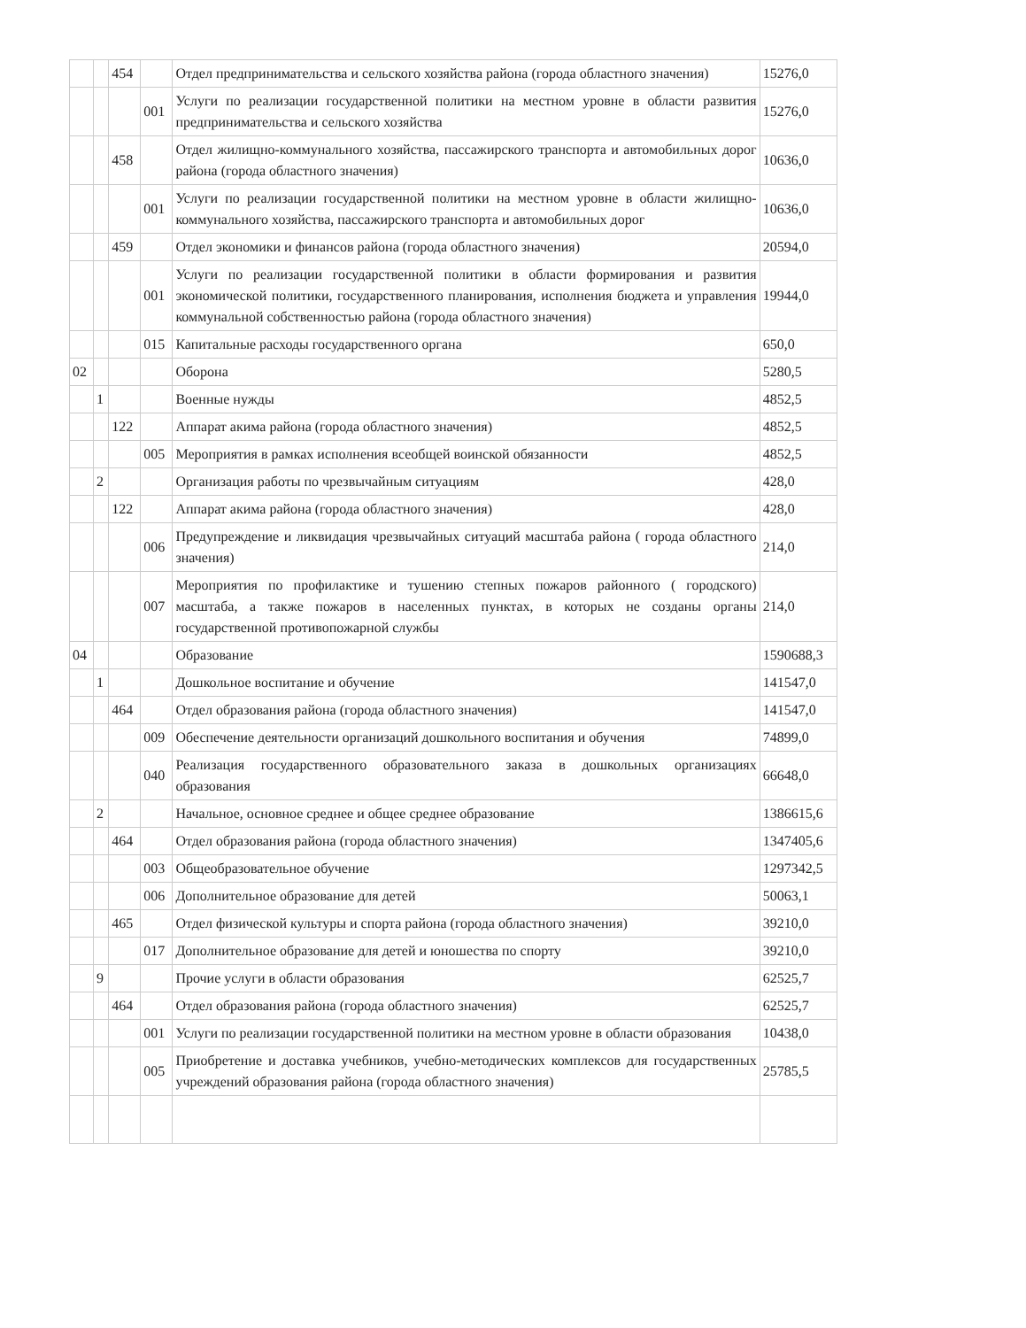| | | 454 | | Отдел предпринимательства и сельского хозяйства района (города областного значения) | 15276,0 |
| | | | 001 | Услуги по реализации государственной политики на местном уровне в области развития предпринимательства и сельского хозяйства | 15276,0 |
| | | 458 | | Отдел жилищно-коммунального хозяйства, пассажирского транспорта и автомобильных дорог района (города областного значения) | 10636,0 |
| | | | 001 | Услуги по реализации государственной политики на местном уровне в области жилищно-коммунального хозяйства, пассажирского транспорта и автомобильных дорог | 10636,0 |
| | | 459 | | Отдел экономики и финансов района (города областного значения) | 20594,0 |
| | | | 001 | Услуги по реализации государственной политики в области формирования и развития экономической политики, государственного планирования, исполнения бюджета и управления коммунальной собственностью района (города областного значения) | 19944,0 |
| | | | 015 | Капитальные расходы государственного органа | 650,0 |
| 02 | | | | Оборона | 5280,5 |
| | 1 | | | Военные нужды | 4852,5 |
| | | 122 | | Аппарат акима района (города областного значения) | 4852,5 |
| | | | 005 | Мероприятия в рамках исполнения всеобщей воинской обязанности | 4852,5 |
| | 2 | | | Организация работы по чрезвычайным ситуациям | 428,0 |
| | | 122 | | Аппарат акима района (города областного значения) | 428,0 |
| | | | 006 | Предупреждение и ликвидация чрезвычайных ситуаций масштаба района ( города областного значения) | 214,0 |
| | | | 007 | Мероприятия по профилактике и тушению степных пожаров районного ( городского) масштаба, а также пожаров в населенных пунктах, в которых не созданы органы государственной противопожарной службы | 214,0 |
| 04 | | | | Образование | 1590688,3 |
| | 1 | | | Дошкольное воспитание и обучение | 141547,0 |
| | | 464 | | Отдел образования района (города областного значения) | 141547,0 |
| | | | 009 | Обеспечение деятельности организаций дошкольного воспитания и обучения | 74899,0 |
| | | | 040 | Реализация государственного образовательного заказа в дошкольных организациях образования | 66648,0 |
| | 2 | | | Начальное, основное среднее и общее среднее образование | 1386615,6 |
| | | 464 | | Отдел образования района (города областного значения) | 1347405,6 |
| | | | 003 | Общеобразовательное обучение | 1297342,5 |
| | | | 006 | Дополнительное образование для детей | 50063,1 |
| | | 465 | | Отдел физической культуры и спорта района (города областного значения) | 39210,0 |
| | | | 017 | Дополнительное образование для детей и юношества по спорту | 39210,0 |
| | 9 | | | Прочие услуги в области образования | 62525,7 |
| | | 464 | | Отдел образования района (города областного значения) | 62525,7 |
| | | | 001 | Услуги по реализации государственной политики на местном уровне в области образования | 10438,0 |
| | | | 005 | Приобретение и доставка учебников, учебно-методических комплексов для государственных учреждений образования района (города областного значения) | 25785,5 |